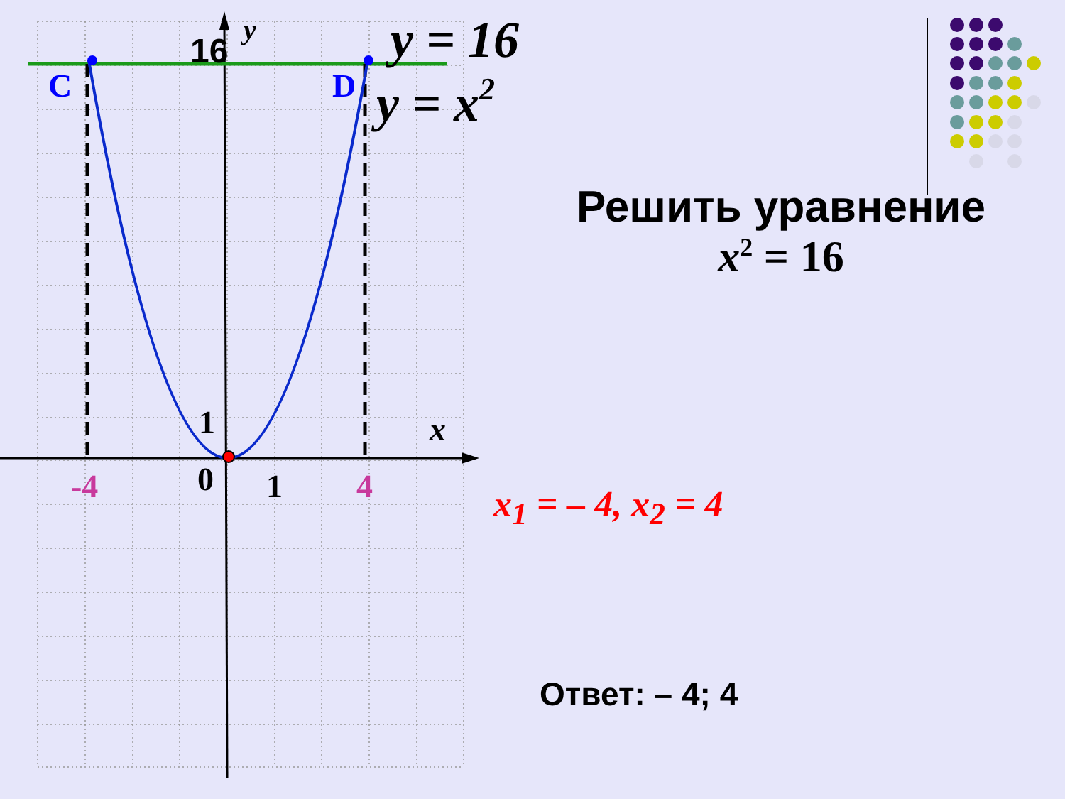C
D
16
y
y = 16
y = x2
1
x
0
1
-4
4
Решить уравнение
x<sup>2</sup> = 16
x<sub>1</sub> = – 4, x<sub>2</sub> = 4
Ответ: – 4; 4